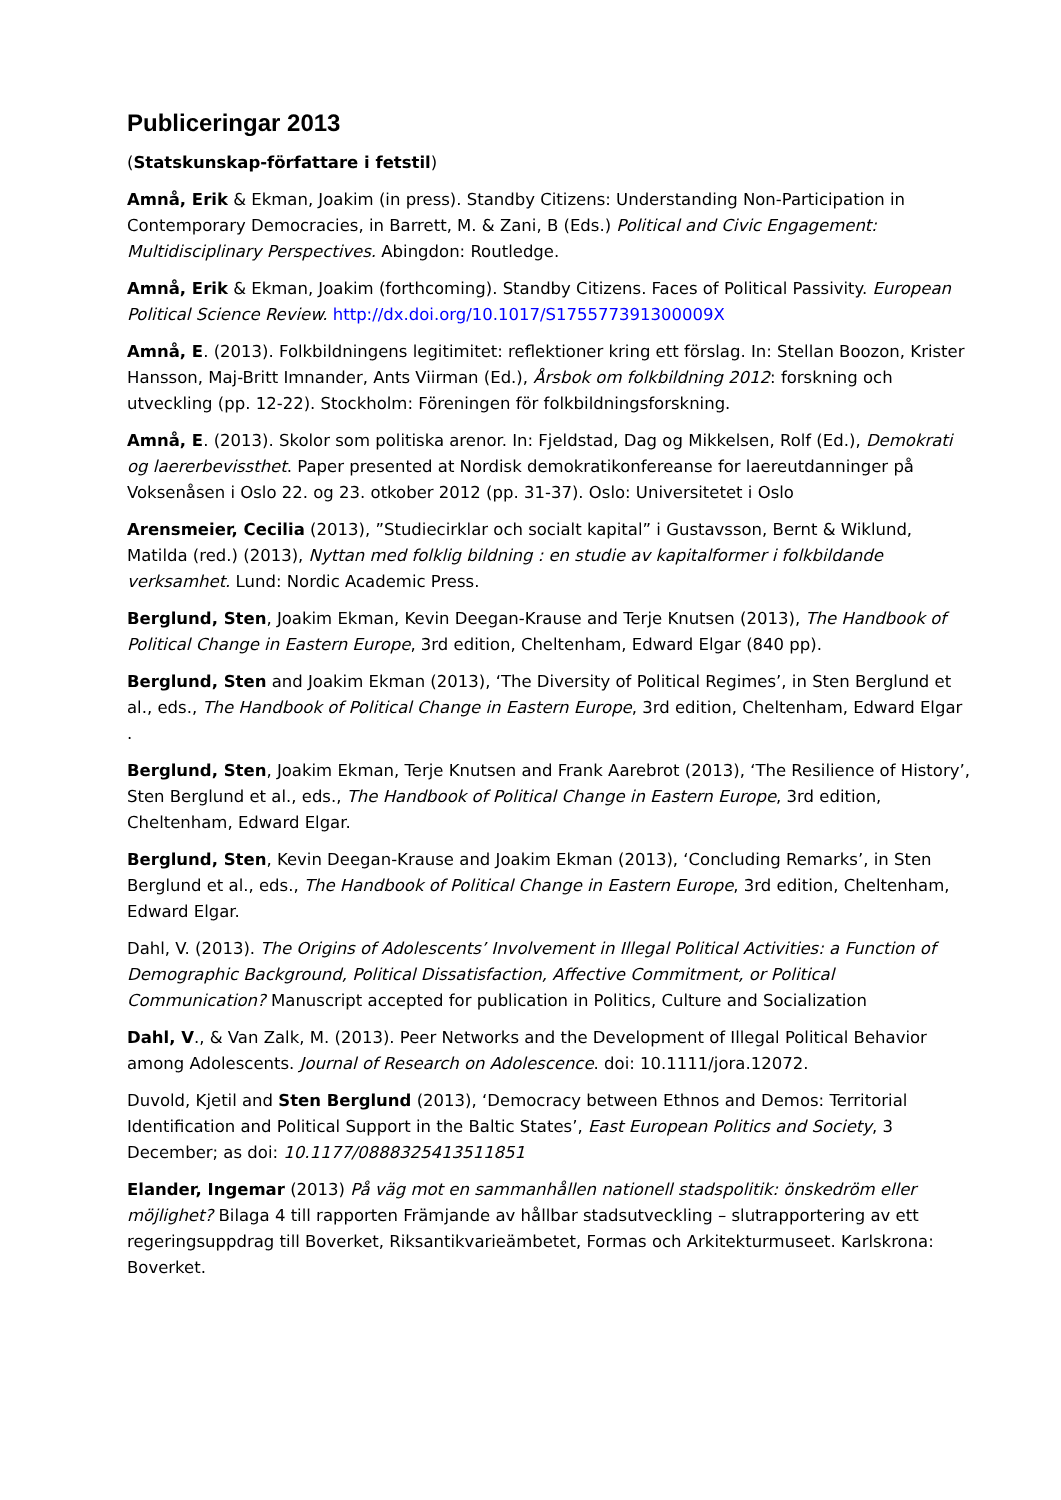Publiceringar 2013
(Statskunskap-författare i fetstil)
Amnå, Erik & Ekman, Joakim (in press). Standby Citizens: Understanding Non-Participation in Contemporary Democracies, in Barrett, M. & Zani, B (Eds.) Political and Civic Engagement: Multidisciplinary Perspectives. Abingdon: Routledge.
Amnå, Erik & Ekman, Joakim (forthcoming). Standby Citizens. Faces of Political Passivity. European Political Science Review. http://dx.doi.org/10.1017/S175577391300009X
Amnå, E. (2013). Folkbildningens legitimitet: reflektioner kring ett förslag. In: Stellan Boozon, Krister Hansson, Maj-Britt Imnander, Ants Viirman (Ed.), Årsbok om folkbildning 2012: forskning och utveckling (pp. 12-22). Stockholm: Föreningen för folkbildningsforskning.
Amnå, E. (2013). Skolor som politiska arenor. In: Fjeldstad, Dag og Mikkelsen, Rolf (Ed.), Demokrati og laererbevissthet. Paper presented at Nordisk demokratikonfereanse for laereutdanninger på Voksenåsen i Oslo 22. og 23. otkober 2012 (pp. 31-37). Oslo: Universitetet i Oslo
Arensmeier, Cecilia (2013), ”Studiecirklar och socialt kapital” i Gustavsson, Bernt & Wiklund, Matilda (red.) (2013), Nyttan med folklig bildning : en studie av kapitalformer i folkbildande verksamhet. Lund: Nordic Academic Press.
Berglund, Sten, Joakim Ekman, Kevin Deegan-Krause and Terje Knutsen (2013), The Handbook of Political Change in Eastern Europe, 3rd edition, Cheltenham, Edward Elgar (840 pp).
Berglund, Sten and Joakim Ekman (2013), ‘The Diversity of Political Regimes’, in Sten Berglund et al., eds., The Handbook of Political Change in Eastern Europe, 3rd edition, Cheltenham, Edward Elgar .
Berglund, Sten, Joakim Ekman, Terje Knutsen and Frank Aarebrot (2013), ‘The Resilience of History’, Sten Berglund et al., eds., The Handbook of Political Change in Eastern Europe, 3rd edition, Cheltenham, Edward Elgar.
Berglund, Sten, Kevin Deegan-Krause and Joakim Ekman (2013), ‘Concluding Remarks’, in Sten Berglund et al., eds., The Handbook of Political Change in Eastern Europe, 3rd edition, Cheltenham, Edward Elgar.
Dahl, V. (2013). The Origins of Adolescents’ Involvement in Illegal Political Activities: a Function of Demographic Background, Political Dissatisfaction, Affective Commitment, or Political Communication? Manuscript accepted for publication in Politics, Culture and Socialization
Dahl, V., & Van Zalk, M. (2013). Peer Networks and the Development of Illegal Political Behavior among Adolescents. Journal of Research on Adolescence. doi: 10.1111/jora.12072.
Duvold, Kjetil and Sten Berglund (2013), ‘Democracy between Ethnos and Demos: Territorial Identification and Political Support in the Baltic States’, East European Politics and Society, 3 December; as doi: 10.1177/0888325413511851
Elander, Ingemar (2013) På väg mot en sammanhållen nationell stadspolitik: önskedröm eller möjlighet? Bilaga 4 till rapporten Främjande av hållbar stadsutveckling – slutrapportering av ett regeringsuppdrag till Boverket, Riksantikvarieämbetet, Formas och Arkitekturmuseet. Karlskrona: Boverket.